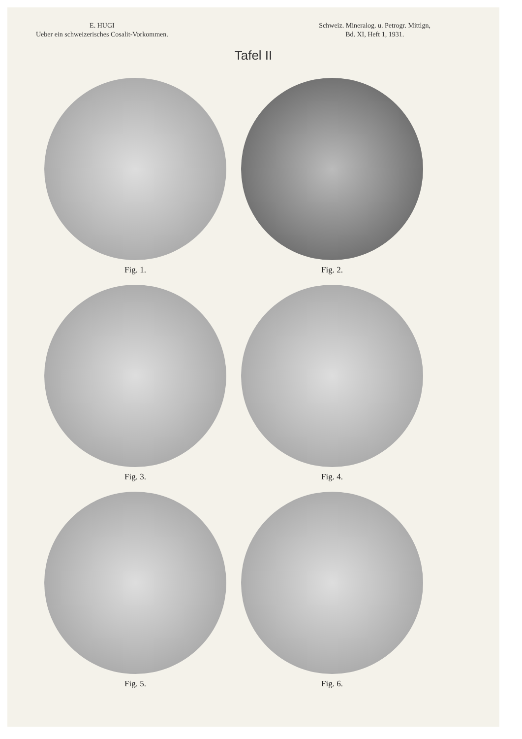E. HUGI
Ueber ein schweizerisches Cosalit-Vorkommen.
Schweiz. Mineralog. u. Petrogr. Mittlgn,
Bd. XI, Heft 1, 1931.
Tafel II
Fig. 1.
Fig. 2.
Fig. 3.
Fig. 4.
Fig. 5.
Fig. 6.